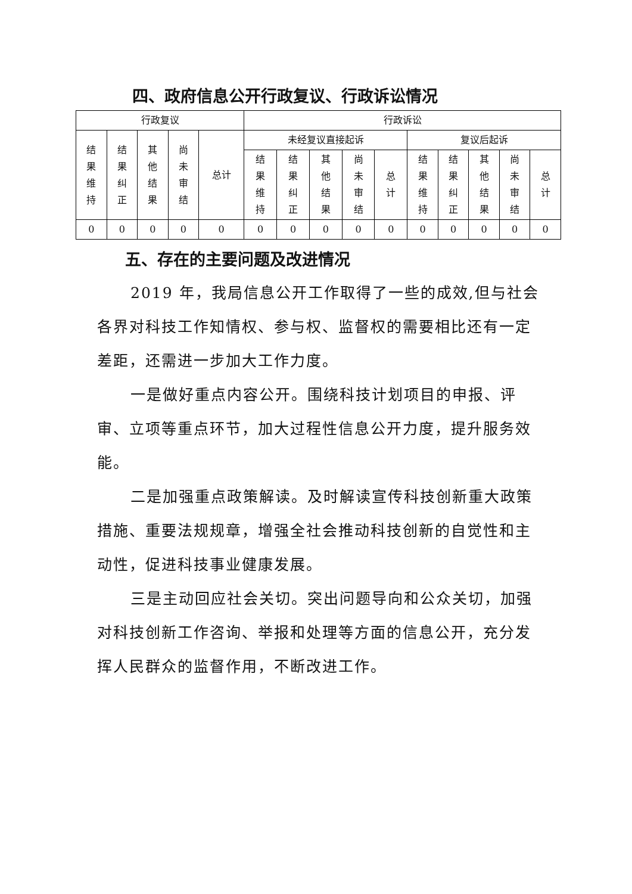四、政府信息公开行政复议、行政诉讼情况
| 行政复议 | | | | | 行政诉讼 | | | | | | | | | |
| --- | --- | --- | --- | --- | --- | --- | --- | --- | --- | --- | --- | --- | --- | --- |
| 结果维持 | 结果纠正 | 其他结果 | 尚未审结 | 总计 | 未经复议直接起诉 | | | | | 复议后起诉 | | | | |
| | | | | | 结果维持 | 结果纠正 | 其他结果 | 尚未审结 | 总计 | 结果维持 | 结果纠正 | 其他结果 | 尚未审结 | 总计 |
| 0 | 0 | 0 | 0 | 0 | 0 | 0 | 0 | 0 | 0 | 0 | 0 | 0 | 0 | 0 |
五、存在的主要问题及改进情况
2019 年，我局信息公开工作取得了一些的成效,但与社会各界对科技工作知情权、参与权、监督权的需要相比还有一定差距，还需进一步加大工作力度。
一是做好重点内容公开。围绕科技计划项目的申报、评审、立项等重点环节，加大过程性信息公开力度，提升服务效能。
二是加强重点政策解读。及时解读宣传科技创新重大政策措施、重要法规规章，增强全社会推动科技创新的自觉性和主动性，促进科技事业健康发展。
三是主动回应社会关切。突出问题导向和公众关切，加强对科技创新工作咨询、举报和处理等方面的信息公开，充分发挥人民群众的监督作用，不断改进工作。